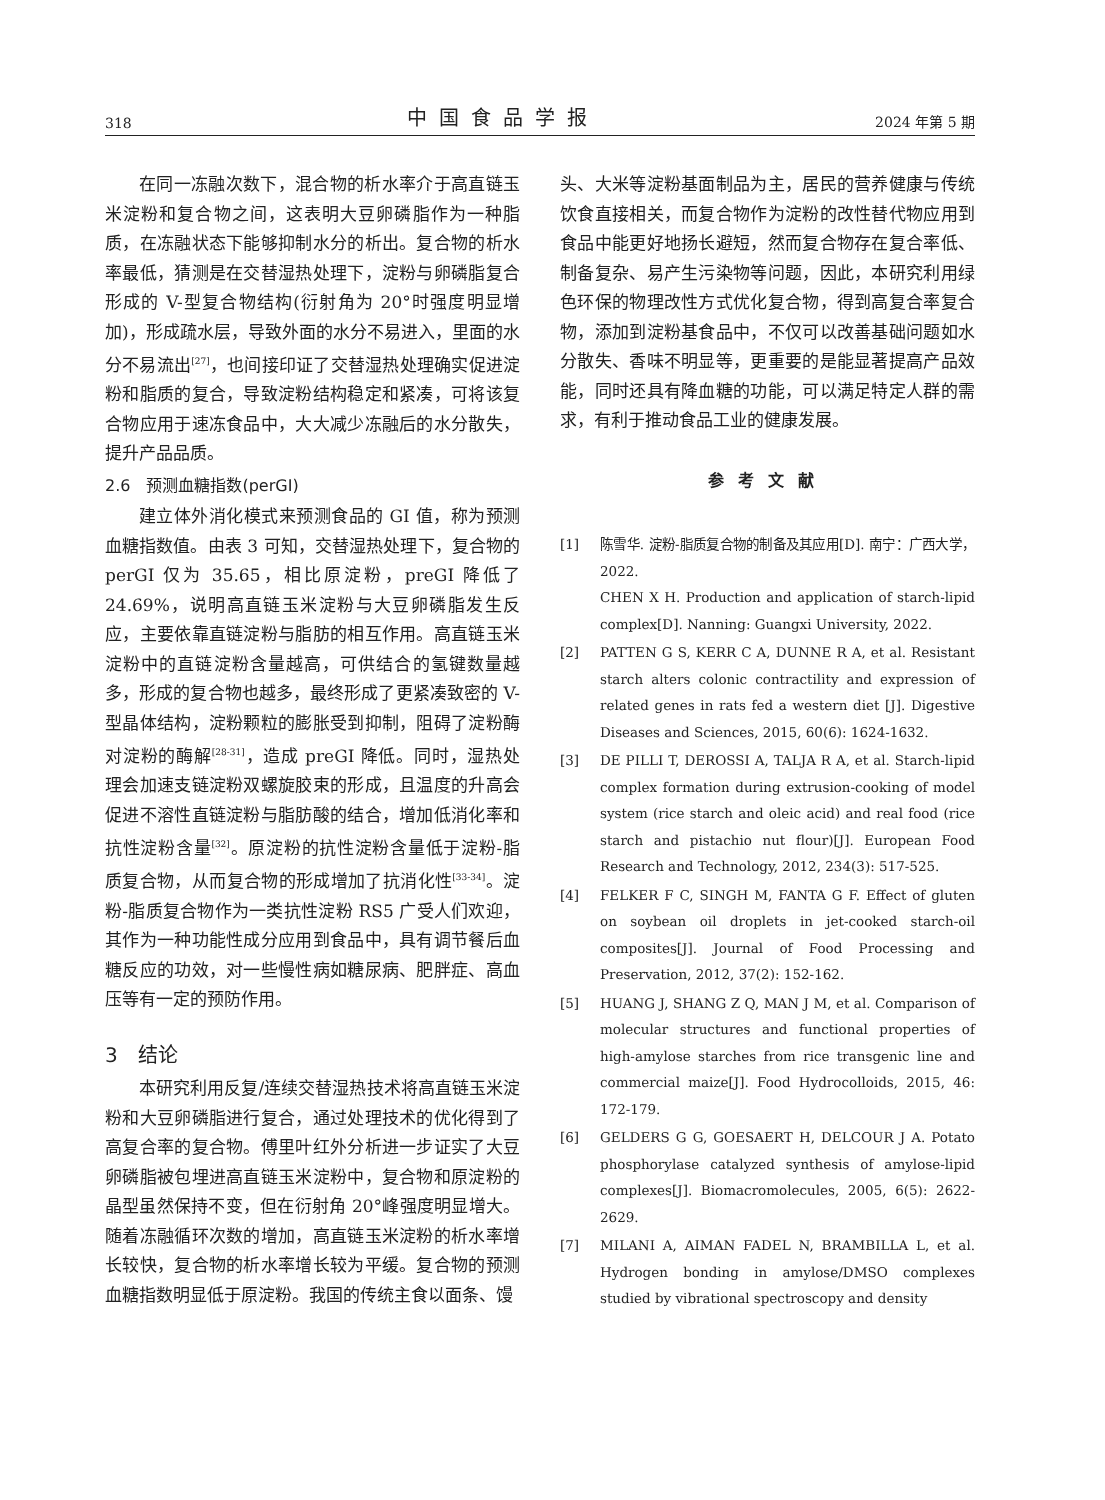318 中国食品学报 2024 年第 5 期
在同一冻融次数下，混合物的析水率介于高直链玉米淀粉和复合物之间，这表明大豆卵磷脂作为一种脂质，在冻融状态下能够抑制水分的析出。复合物的析水率最低，猜测是在交替湿热处理下，淀粉与卵磷脂复合形成的 V-型复合物结构(衍射角为 20°时强度明显增加)，形成疏水层，导致外面的水分不易进入，里面的水分不易流出<sup>[27]</sup>，也间接印证了交替湿热处理确实促进淀粉和脂质的复合，导致淀粉结构稳定和紧凑，可将该复合物应用于速冻食品中，大大减少冻融后的水分散失，提升产品品质。
2.6　预测血糖指数(perGI)
建立体外消化模式来预测食品的 GI 值，称为预测血糖指数值。由表 3 可知，交替湿热处理下，复合物的 perGI 仅为 35.65，相比原淀粉，preGI 降低了 24.69%，说明高直链玉米淀粉与大豆卵磷脂发生反应，主要依靠直链淀粉与脂肪的相互作用。高直链玉米淀粉中的直链淀粉含量越高，可供结合的氢键数量越多，形成的复合物也越多，最终形成了更紧凑致密的 V-型晶体结构，淀粉颗粒的膨胀受到抑制，阻碍了淀粉酶对淀粉的酶解<sup>[28-31]</sup>，造成 preGI 降低。同时，湿热处理会加速支链淀粉双螺旋胶束的形成，且温度的升高会促进不溶性直链淀粉与脂肪酸的结合，增加低消化率和抗性淀粉含量<sup>[32]</sup>。原淀粉的抗性淀粉含量低于淀粉-脂质复合物，从而复合物的形成增加了抗消化性<sup>[33-34]</sup>。淀粉-脂质复合物作为一类抗性淀粉 RS5 广受人们欢迎，其作为一种功能性成分应用到食品中，具有调节餐后血糖反应的功效，对一些慢性病如糖尿病、肥胖症、高血压等有一定的预防作用。
3　结论
本研究利用反复/连续交替湿热技术将高直链玉米淀粉和大豆卵磷脂进行复合，通过处理技术的优化得到了高复合率的复合物。傅里叶红外分析进一步证实了大豆卵磷脂被包埋进高直链玉米淀粉中，复合物和原淀粉的晶型虽然保持不变，但在衍射角 20°峰强度明显增大。随着冻融循环次数的增加，高直链玉米淀粉的析水率增长较快，复合物的析水率增长较为平缓。复合物的预测血糖指数明显低于原淀粉。我国的传统主食以面条、馒
头、大米等淀粉基面制品为主，居民的营养健康与传统饮食直接相关，而复合物作为淀粉的改性替代物应用到食品中能更好地扬长避短，然而复合物存在复合率低、制备复杂、易产生污染物等问题，因此，本研究利用绿色环保的物理改性方式优化复合物，得到高复合率复合物，添加到淀粉基食品中，不仅可以改善基础问题如水分散失、香味不明显等，更重要的是能显著提高产品效能，同时还具有降血糖的功能，可以满足特定人群的需求，有利于推动食品工业的健康发展。
参考文献
[1] 陈雪华. 淀粉-脂质复合物的制备及其应用[D]. 南宁：广西大学，2022.
CHEN X H. Production and application of starch-lipid complex[D]. Nanning: Guangxi University, 2022.
[2] PATTEN G S, KERR C A, DUNNE R A, et al. Resistant starch alters colonic contractility and expression of related genes in rats fed a western diet [J]. Digestive Diseases and Sciences, 2015, 60(6): 1624-1632.
[3] DE PILLI T, DEROSSI A, TALJA R A, et al. Starch-lipid complex formation during extrusion-cooking of model system (rice starch and oleic acid) and real food (rice starch and pistachio nut flour)[J]. European Food Research and Technology, 2012, 234(3): 517-525.
[4] FELKER F C, SINGH M, FANTA G F. Effect of gluten on soybean oil droplets in jet-cooked starch-oil composites[J]. Journal of Food Processing and Preservation, 2012, 37(2): 152-162.
[5] HUANG J, SHANG Z Q, MAN J M, et al. Comparison of molecular structures and functional properties of high-amylose starches from rice transgenic line and commercial maize[J]. Food Hydrocolloids, 2015, 46: 172-179.
[6] GELDERS G G, GOESAERT H, DELCOUR J A. Potato phosphorylase catalyzed synthesis of amylose-lipid complexes[J]. Biomacromolecules, 2005, 6(5): 2622-2629.
[7] MILANI A, AIMAN FADEL N, BRAMBILLA L, et al. Hydrogen bonding in amylose/DMSO complexes studied by vibrational spectroscopy and density